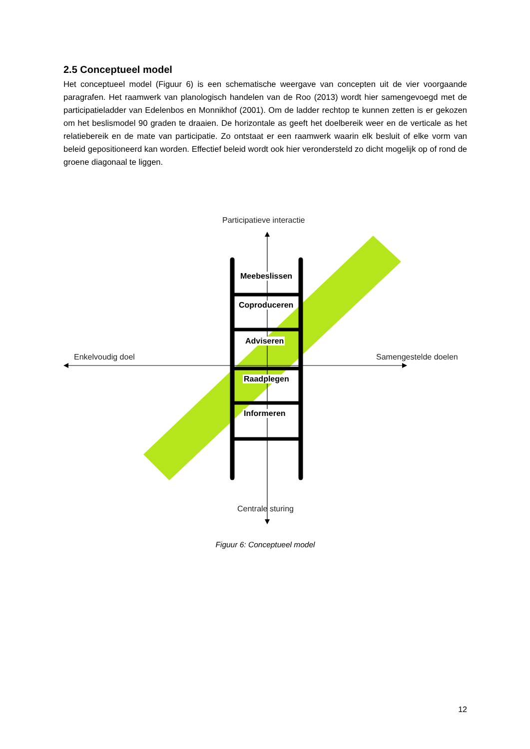2.5 Conceptueel model
Het conceptueel model (Figuur 6) is een schematische weergave van concepten uit de vier voorgaande paragrafen. Het raamwerk van planologisch handelen van de Roo (2013) wordt hier samengevoegd met de participatieladder van Edelenbos en Monnikhof (2001). Om de ladder rechtop te kunnen zetten is er gekozen om het beslismodel 90 graden te draaien. De horizontale as geeft het doelbereik weer en de verticale as het relatiebereik en de mate van participatie. Zo ontstaat er een raamwerk waarin elk besluit of elke vorm van beleid gepositioneerd kan worden. Effectief beleid wordt ook hier verondersteld zo dicht mogelijk op of rond de groene diagonaal te liggen.
Participatieve interactie
Meebeslissen
Coproduceren
Adviseren
Enkelvoudig doel Samengestelde doelen
Raadplegen
Informeren
Centrale sturing
Figuur 6: Conceptueel model
12